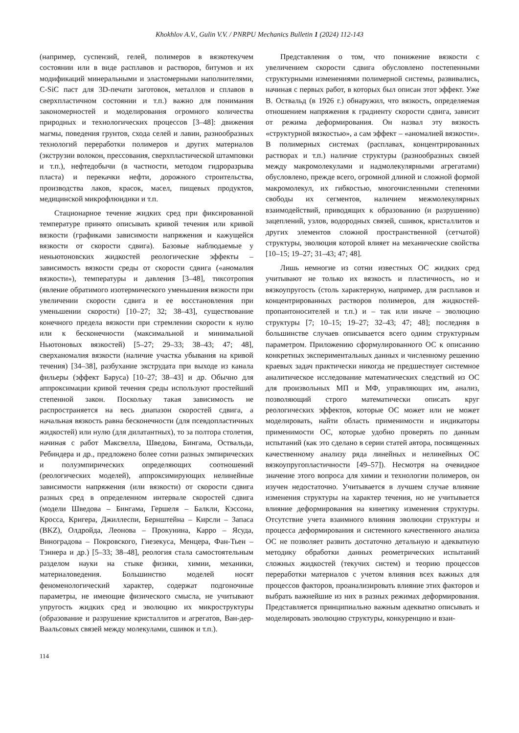Khokhlov A.V., Gulin V.V. / PNRPU Mechanics Bulletin 1 (2024) 112-143
(например, суспензий, гелей, полимеров в вязкотекучем состоянии или в виде расплавов и растворов, битумов и их модификаций минеральными и эластомерными наполнителями, C-SiC паст для 3D-печати заготовок, металлов и сплавов в сверхпластичном состоянии и т.п.) важно для понимания закономерностей и моделирования огромного количества природных и технологических процессов [3–48]: движения магмы, поведения грунтов, схода селей и лавин, разнообразных технологий переработки полимеров и других материалов (экструзии волокон, прессования, сверхпластической штамповки и т.п.), нефтедобычи (в частности, методом гидроразрыва пласта) и перекачки нефти, дорожного строительства, производства лаков, красок, масел, пищевых продуктов, медицинской микрофлюидики и т.п.
Стационарное течение жидких сред при фиксированной температуре принято описывать кривой течения или кривой вязкости (графиками зависимости напряжения и кажущейся вязкости от скорости сдвига). Базовые наблюдаемые у неньютоновских жидкостей реологические эффекты – зависимость вязкости среды от скорости сдвига («аномалия вязкости»), температуры и давления [3–48], тиксотропия (явление обратимого изотермического уменьшения вязкости при увеличении скорости сдвига и ее восстановления при уменьшении скорости) [10–27; 32; 38–43], существование конечного предела вязкости при стремлении скорости к нулю или к бесконечности (максимальной и минимальной Ньютоновых вязкостей) [5–27; 29–33; 38–43; 47; 48], сверханомалия вязкости (наличие участка убывания на кривой течения) [34–38], разбухание экструдата при выходе из канала фильеры (эффект Баруса) [10–27; 38–43] и др. Обычно для аппроксимации кривой течения среды используют простейший степенной закон. Поскольку такая зависимость не распространяется на весь диапазон скоростей сдвига, а начальная вязкость равна бесконечности (для псевдопластичных жидкостей) или нулю (для дилатантных), то за полтора столетия, начиная с работ Максвелла, Шведова, Бингама, Оствальда, Ребиндера и др., предложено более сотни разных эмпирических и полуэмпирических определяющих соотношений (реологических моделей), аппроксимирующих нелинейные зависимости напряжения (или вязкости) от скорости сдвига разных сред в определенном интервале скоростей сдвига (модели Шведова – Бингама, Гершеля – Балкли, Кэссона, Кросса, Кригера, Джиллеспи, Бернштейна – Кирсли – Запаса (BKZ), Олдройда, Леонова – Прокунина, Карро – Ясуда, Виноградова – Покровского, Гиезекуса, Менцера, Фан-Тьен – Тэннера и др.) [5–33; 38–48], реология стала самостоятельным разделом науки на стыке физики, химии, механики, материаловедения. Большинство моделей носят феноменологический характер, содержат подгоночные параметры, не имеющие физического смысла, не учитывают упругость жидких сред и эволюцию их микроструктуры (образование и разрушение кристаллитов и агрегатов, Ван-дер-Ваальсовых связей между молекулами, сшивок и т.п.).
Представления о том, что понижение вязкости с увеличением скорости сдвига обусловлено постепенными структурными изменениями полимерной системы, развивались, начиная с первых работ, в которых был описан этот эффект. Уже В. Оствальд (в 1926 г.) обнаружил, что вязкость, определяемая отношением напряжения к градиенту скорости сдвига, зависит от режима деформирования. Он назвал эту вязкость «структурной вязкостью», а сам эффект – «аномалией вязкости». В полимерных системах (расплавах, концентрированных растворах и т.п.) наличие структуры (разнообразных связей между макромолекулами и надмолекулярными агрегатами) обусловлено, прежде всего, огромной длиной и сложной формой макромолекул, их гибкостью, многочисленными степенями свободы их сегментов, наличием межмолекулярных взаимодействий, приводящих к образованию (и разрушению) зацеплений, узлов, водородных связей, сшивок, кристаллитов и других элементов сложной пространственной (сетчатой) структуры, эволюция которой влияет на механические свойства [10–15; 19–27; 31–43; 47; 48].
Лишь немногие из сотни известных ОС жидких сред учитывают не только их вязкость и пластичность, но и вязкоупругость (столь характерную, например, для расплавов и концентрированных растворов полимеров, для жидкостей-пропантоносителей и т.п.) и – так или иначе – эволюцию структуры [7; 10–15; 19–27; 32–43; 47; 48]; последняя в большинстве случаев описывается всего одним структурным параметром. Приложению сформулированного ОС к описанию конкретных экспериментальных данных и численному решению краевых задач практически никогда не предшествует системное аналитическое исследование математических следствий из ОС для произвольных МП и МФ, управляющих им, анализ, позволяющий строго математически описать круг реологических эффектов, которые ОС может или не может моделировать, найти область применимости и индикаторы применимости ОС, которые удобно проверять по данным испытаний (как это сделано в серии статей автора, посвященных качественному анализу ряда линейных и нелинейных ОС вязкоупругопластичности [49–57]). Несмотря на очевидное значение этого вопроса для химии и технологии полимеров, он изучен недостаточно. Учитывается в лучшем случае влияние изменения структуры на характер течения, но не учитывается влияние деформирования на кинетику изменения структуры. Отсутствие учета взаимного влияния эволюции структуры и процесса деформирования и системного качественного анализа ОС не позволяет развить достаточно детальную и адекватную методику обработки данных реометрических испытаний сложных жидкостей (текучих систем) и теорию процессов переработки материалов с учетом влияния всех важных для процессов факторов, проанализировать влияние этих факторов и выбрать важнейшие из них в разных режимах деформирования. Представляется принципиально важным адекватно описывать и моделировать эволюцию структуры, конкуренцию и взаи-
114